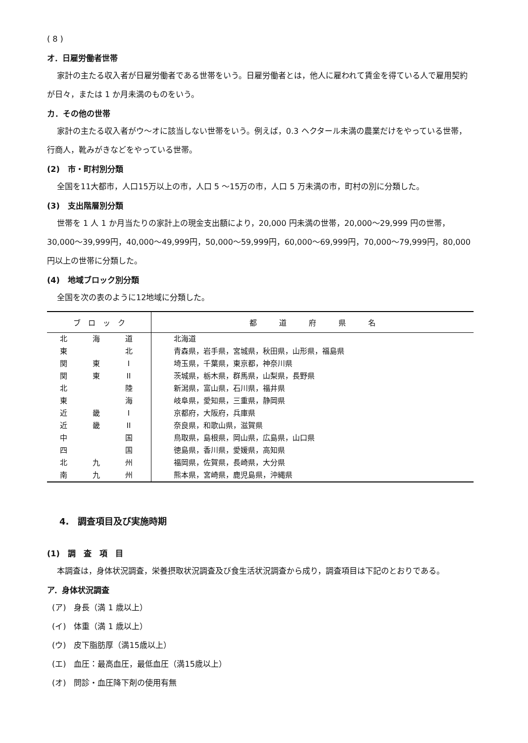( 8 )
オ．日雇労働者世帯
家計の主たる収入者が日雇労働者である世帯をいう。日雇労働者とは，他人に雇われて賃金を得ている人で雇用契約が日々，または 1 か月未満のものをいう。
カ．その他の世帯
家計の主たる収入者がウ～オに該当しない世帯をいう。例えば，0.3 ヘクタール未満の農業だけをやっている世帯，行商人，靴みがきなどをやっている世帯。
(2)　市・町村別分類
全国を11大都市，人口15万以上の市，人口 5 ～15万の市，人口 5 万未満の市，町村の別に分類した。
(3)　支出階層別分類
世帯を 1 人 1 か月当たりの家計上の現金支出額により，20,000 円未満の世帯，20,000～29,999 円の世帯，30,000～39,999円，40,000～49,999円，50,000～59,999円，60,000～69,999円，70,000～79,999円，80,000円以上の世帯に分類した。
(4)　地域ブロック別分類
全国を次の表のように12地域に分類した。
| ブ ロ ッ ク | 都 道 府 県 名 |
| --- | --- |
| 北 海 道 | 北海道 |
| 東 北 | 青森県，岩手県，宮城県，秋田県，山形県，福島県 |
| 関 東 I | 埼玉県，千葉県，東京都，神奈川県 |
| 関 東 II | 茨城県，栃木県，群馬県，山梨県，長野県 |
| 北 陸 | 新潟県，富山県，石川県，福井県 |
| 東 海 | 岐阜県，愛知県，三重県，静岡県 |
| 近 畿 I | 京都府，大阪府，兵庫県 |
| 近 畿 II | 奈良県，和歌山県，滋賀県 |
| 中 国 | 鳥取県，島根県，岡山県，広島県，山口県 |
| 四 国 | 徳島県，香川県，愛媛県，高知県 |
| 北 九 州 | 福岡県，佐賀県，長崎県，大分県 |
| 南 九 州 | 熊本県，宮崎県，鹿児島県，沖縄県 |
4.　調査項目及び実施時期
(1)　調　査　項　目
本調査は，身体状況調査，栄養摂取状況調査及び食生活状況調査から成り，調査項目は下記のとおりである。
ア．身体状況調査
(ア)　身長（満 1 歳以上）
(イ)　体重（満 1 歳以上）
(ウ)　皮下脂肪厚（満15歳以上）
(エ)　血圧：最高血圧，最低血圧（満15歳以上）
(オ)　問診・血圧降下剤の使用有無